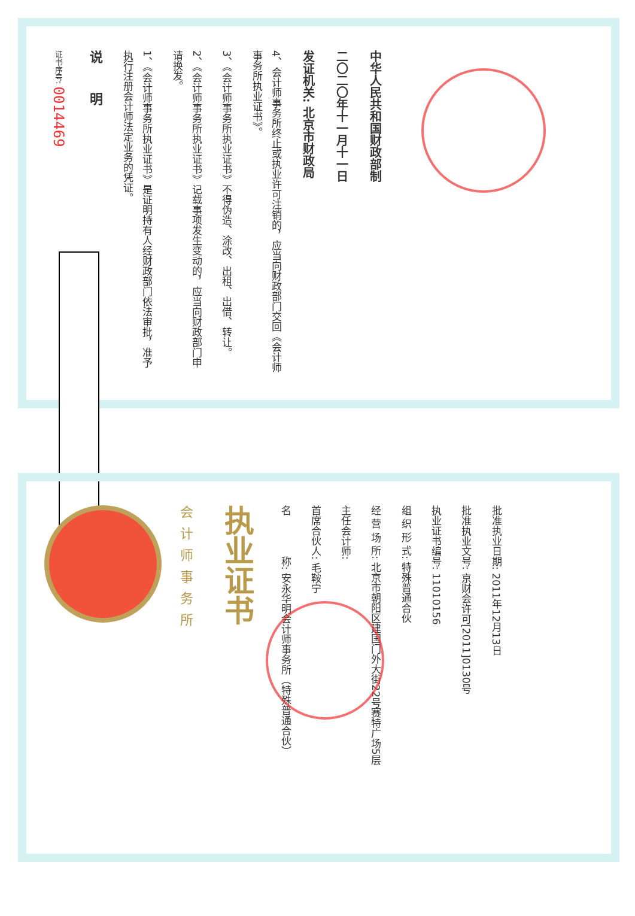证书序号: 0014469
说 明
1、《会计师事务所执业证书》是证明持有人经财政部门依法审批，准予执行注册会计师法定业务的凭证。
2、《会计师事务所执业证书》记载事项发生变动的，应当向财政部门申请换发。
3、《会计师事务所执业证书》不得伪造、涂改、出租、出借、转让。
4、会计师事务所终止或执业许可注销的，应当向财政部门交回《会计师事务所执业证书》。
发证机关: 北京市财政局
二〇二〇年十一月十一日
中华人民共和国财政部制
会计师事务所
执业证书
名　　　　称: 安永华明会计师事务所（特殊普通合伙）
首席合伙人: 毛鞍宁
主任会计师:
经 营 场 所: 北京市朝阳区建国门外大街22号赛特广场5层
组 织 形 式: 特殊普通合伙
执业证书编号: 11010156
批准执业文号: 京财会许可[2011]0130号
批准执业日期: 2011年12月13日